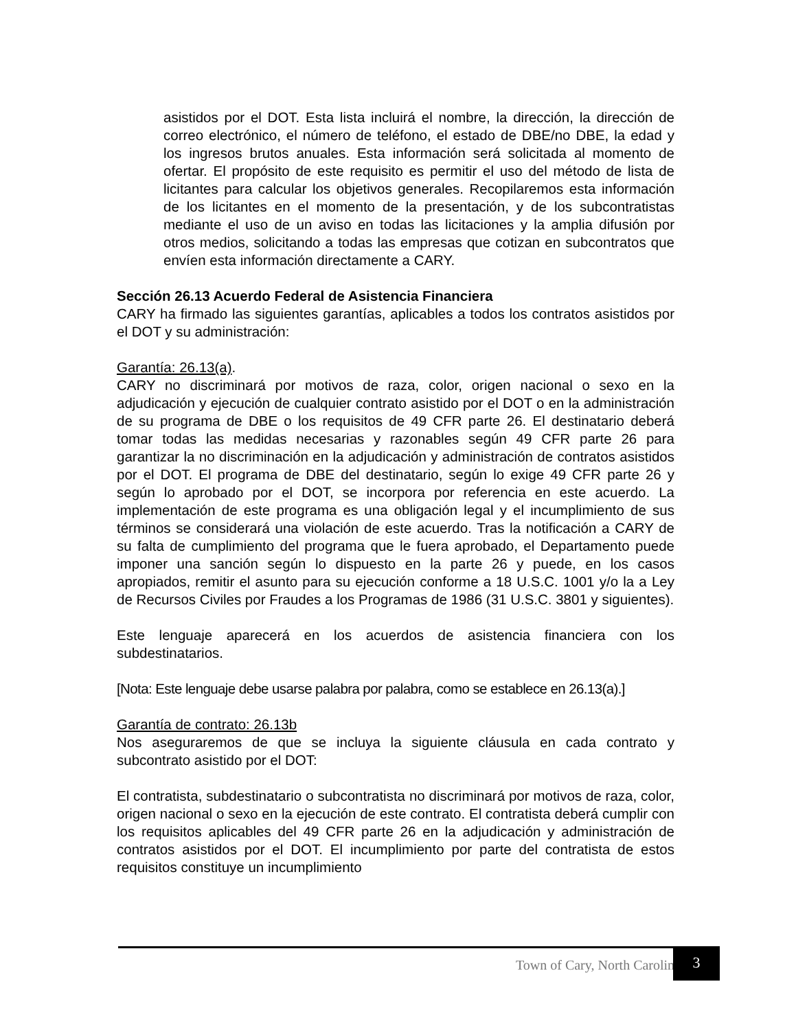asistidos por el DOT. Esta lista incluirá el nombre, la dirección, la dirección de correo electrónico, el número de teléfono, el estado de DBE/no DBE, la edad y los ingresos brutos anuales. Esta información será solicitada al momento de ofertar. El propósito de este requisito es permitir el uso del método de lista de licitantes para calcular los objetivos generales. Recopilaremos esta información de los licitantes en el momento de la presentación, y de los subcontratistas mediante el uso de un aviso en todas las licitaciones y la amplia difusión por otros medios, solicitando a todas las empresas que cotizan en subcontratos que envíen esta información directamente a CARY.
Sección 26.13 Acuerdo Federal de Asistencia Financiera
CARY ha firmado las siguientes garantías, aplicables a todos los contratos asistidos por el DOT y su administración:
Garantía: 26.13(a).
CARY no discriminará por motivos de raza, color, origen nacional o sexo en la adjudicación y ejecución de cualquier contrato asistido por el DOT o en la administración de su programa de DBE o los requisitos de 49 CFR parte 26. El destinatario deberá tomar todas las medidas necesarias y razonables según 49 CFR parte 26 para garantizar la no discriminación en la adjudicación y administración de contratos asistidos por el DOT. El programa de DBE del destinatario, según lo exige 49 CFR parte 26 y según lo aprobado por el DOT, se incorpora por referencia en este acuerdo. La implementación de este programa es una obligación legal y el incumplimiento de sus términos se considerará una violación de este acuerdo. Tras la notificación a CARY de su falta de cumplimiento del programa que le fuera aprobado, el Departamento puede imponer una sanción según lo dispuesto en la parte 26 y puede, en los casos apropiados, remitir el asunto para su ejecución conforme a 18 U.S.C. 1001 y/o la a Ley de Recursos Civiles por Fraudes a los Programas de 1986 (31 U.S.C. 3801 y siguientes).
Este lenguaje aparecerá en los acuerdos de asistencia financiera con los subdestinatarios.
[Nota: Este lenguaje debe usarse palabra por palabra, como se establece en 26.13(a).]
Garantía de contrato: 26.13b
Nos aseguraremos de que se incluya la siguiente cláusula en cada contrato y subcontrato asistido por el DOT:
El contratista, subdestinatario o subcontratista no discriminará por motivos de raza, color, origen nacional o sexo en la ejecución de este contrato. El contratista deberá cumplir con los requisitos aplicables del 49 CFR parte 26 en la adjudicación y administración de contratos asistidos por el DOT. El incumplimiento por parte del contratista de estos requisitos constituye un incumplimiento
Town of Cary, North Carolina 3